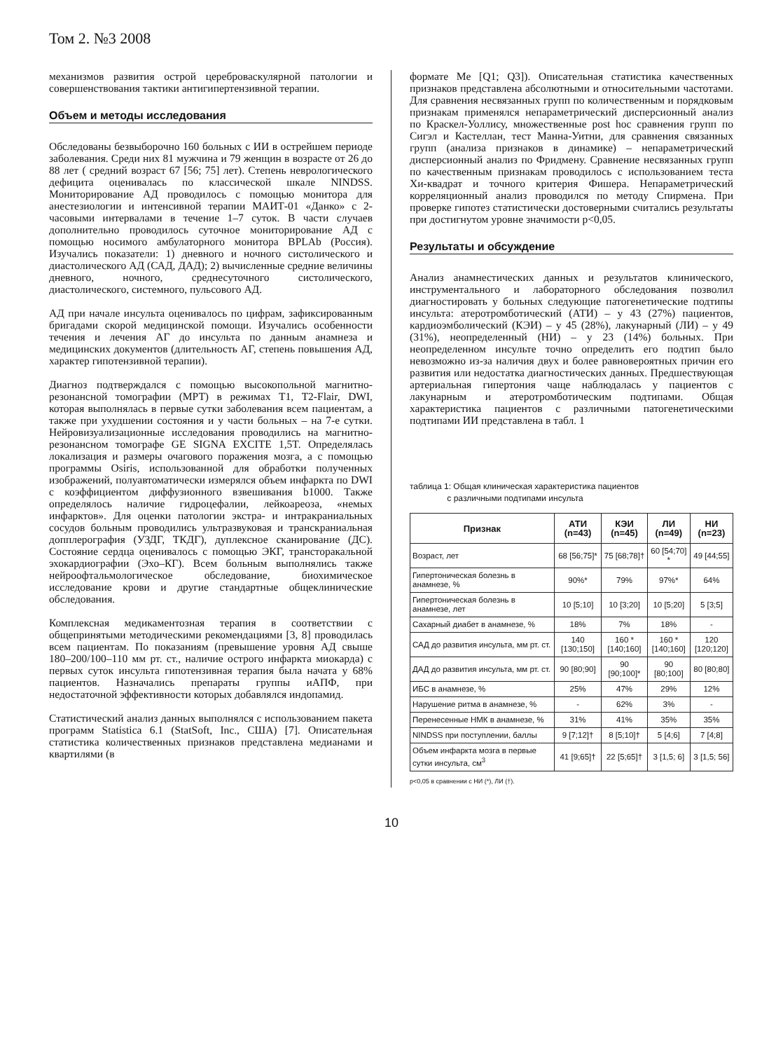Том 2. №3 2008
механизмов развития острой цереброваскулярной патологии и совершенствования тактики антигипертензивной терапии.
Объем и методы исследования
Обследованы безвыборочно 160 больных с ИИ в острейшем периоде заболевания. Среди них 81 мужчина и 79 женщин в возрасте от 26 до 88 лет ( средний возраст 67 [56; 75] лет). Степень неврологического дефицита оценивалась по классической шкале NINDSS. Мониторирование АД проводилось с помощью монитора для анестезиологии и интенсивной терапии МАИТ-01 «Данко» с 2-часовыми интервалами в течение 1–7 суток. В части случаев дополнительно проводилось суточное мониторирование АД с помощью носимого амбулаторного монитора BPLAb (Россия). Изучались показатели: 1) дневного и ночного систолического и диастолического АД (САД, ДАД); 2) вычисленные средние величины дневного, ночного, среднесуточного систолического, диастолического, системного, пульсового АД.
АД при начале инсульта оценивалось по цифрам, зафиксированным бригадами скорой медицинской помощи. Изучались особенности течения и лечения АГ до инсульта по данным анамнеза и медицинских документов (длительность АГ, степень повышения АД, характер гипотензивной терапии).
Диагноз подтверждался с помощью высокопольной магнитно-резонансной томографии (МРТ) в режимах Т1, Т2-Flair, DWI, которая выполнялась в первые сутки заболевания всем пациентам, а также при ухудшении состояния и у части больных – на 7-е сутки. Нейровизуализационные исследования проводились на магнитно-резонансном томографе GE SIGNA EXCITE 1,5T. Определялась локализация и размеры очагового поражения мозга, а с помощью программы Osiris, использованной для обработки полученных изображений, полуавтоматически измерялся объем инфаркта по DWI с коэффициентом диффузионного взвешивания b1000. Также определялось наличие гидроцефалии, лейкоареоза, «немых инфарктов». Для оценки патологии экстра- и интракраниальных сосудов больным проводились ультразвуковая и транскраниальная допплерография (УЗДГ, ТКДГ), дуплексное сканирование (ДС). Состояние сердца оценивалось с помощью ЭКГ, трансторакальной эхокардиографии (Эхо–КГ). Всем больным выполнялись также нейроофтальмологическое обследование, биохимическое исследование крови и другие стандартные общеклинические обследования.
Комплексная медикаментозная терапия в соответствии с общепринятыми методическими рекомендациями [3, 8] проводилась всем пациентам. По показаниям (превышение уровня АД свыше 180–200/100–110 мм рт. ст., наличие острого инфаркта миокарда) с первых суток инсульта гипотензивная терапия была начата у 68% пациентов. Назначались препараты группы иАПФ, при недостаточной эффективности которых добавлялся индопамид.
Статистический анализ данных выполнялся с использованием пакета программ Statistica 6.1 (StatSoft, Inc., США) [7]. Описательная статистика количественных признаков представлена медианами и квартилями (в
формате Me [Q1; Q3]). Описательная статистика качественных признаков представлена абсолютными и относительными частотами. Для сравнения несвязанных групп по количественным и порядковым признакам применялся непараметрический дисперсионный анализ по Краскел-Уоллису, множественные post hoc сравнения групп по Сигэл и Кастеллан, тест Манна-Уитни, для сравнения связанных групп (анализа признаков в динамике) – непараметрический дисперсионный анализ по Фридмену. Сравнение несвязанных групп по качественным признакам проводилось с использованием теста Хи-квадрат и точного критерия Фишера. Непараметрический корреляционный анализ проводился по методу Спирмена. При проверке гипотез статистически достоверными считались результаты при достигнутом уровне значимости p<0,05.
Результаты и обсуждение
Анализ анамнестических данных и результатов клинического, инструментального и лабораторного обследования позволил диагностировать у больных следующие патогенетические подтипы инсульта: атеротромботический (АТИ) – у 43 (27%) пациентов, кардиоэмболический (КЭИ) – у 45 (28%), лакунарный (ЛИ) – у 49 (31%), неопределенный (НИ) – у 23 (14%) больных. При неопределенном инсульте точно определить его подтип было невозможно из-за наличия двух и более равновероятных причин его развития или недостатка диагностических данных. Предшествующая артериальная гипертония чаще наблюдалась у пациентов с лакунарным и атеротромботическим подтипами. Общая характеристика пациентов с различными патогенетическими подтипами ИИ представлена в табл. 1
таблица 1: Общая клиническая характеристика пациентов
с различными подтипами инсульта
| Признак | АТИ (n=43) | КЭИ (n=45) | ЛИ (n=49) | НИ (n=23) |
| --- | --- | --- | --- | --- |
| Возраст, лет | 68 [56;75]* | 75 [68;78]† | 60 [54;70] * | 49 [44;55] |
| Гипертоническая болезнь в анамнезе, % | 90%* | 79% | 97%* | 64% |
| Гипертоническая болезнь в анамнезе, лет | 10 [5;10] | 10 [3;20] | 10 [5;20] | 5 [3;5] |
| Сахарный диабет в анамнезе, % | 18% | 7% | 18% | - |
| САД до развития инсульта, мм рт. ст. | 140 [130;150] | 160 * [140;160] | 160 * [140;160] | 120 [120;120] |
| ДАД до развития инсульта, мм рт. ст. | 90 [80;90] | 90 [90;100]* | 90 [80;100] | 80 [80;80] |
| ИБС в анамнезе, % | 25% | 47% | 29% | 12% |
| Нарушение ритма в анамнезе, % | - | 62% | 3% | - |
| Перенесенные НМК в анамнезе, % | 31% | 41% | 35% | 35% |
| NINDSS при поступлении, баллы | 9 [7;12]† | 8 [5;10]† | 5 [4;6] | 7 [4;8] |
| Объем инфаркта мозга в первые сутки инсульта, см<sup>3</sup> | 41 [9;65]† | 22 [5;65]† | 3 [1,5; 6] | 3 [1,5; 56] |
p<0,05 в сравнении с НИ (*), ЛИ (†).
10